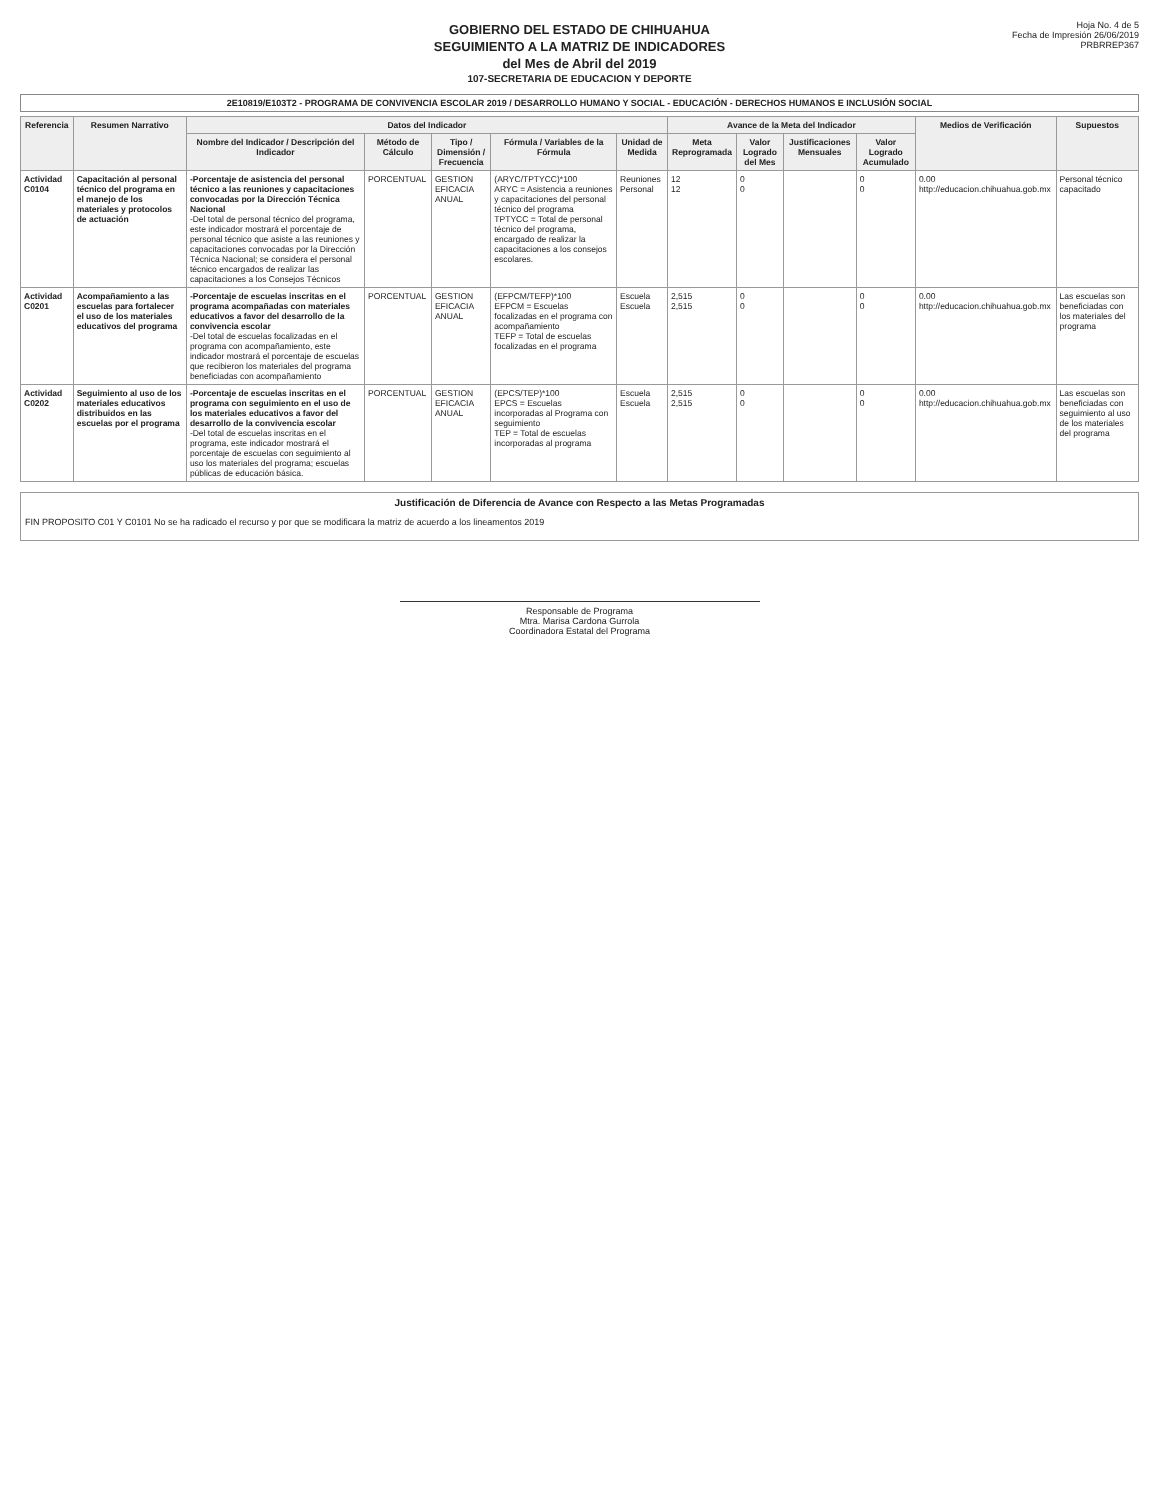GOBIERNO DEL ESTADO DE CHIHUAHUA
SEGUIMIENTO A LA MATRIZ DE INDICADORES
del Mes de Abril del 2019
107-SECRETARIA DE EDUCACION Y DEPORTE
Hoja No. 4 de 5
Fecha de Impresión 26/06/2019
PRBRREP367
2E10819/E103T2 - PROGRAMA DE CONVIVENCIA ESCOLAR 2019 / DESARROLLO HUMANO Y SOCIAL - EDUCACIÓN - DERECHOS HUMANOS E INCLUSIÓN SOCIAL
| Referencia | Resumen Narrativo | Datos del Indicador | | | | | Avance de la Meta del Indicador | | | | Medios de Verificación | Supuestos |
| --- | --- | --- | --- | --- | --- | --- | --- | --- | --- | --- | --- | --- |
| | | Nombre del Indicador / Descripción del Indicador | Método de Cálculo | Tipo / Dimensión / Frecuencia | Fórmula / Variables de la Fórmula | Unidad de Medida | Meta Reprogramada | Valor Logrado del Mes | Justificaciones Mensuales | Valor Logrado Acumulado | | |
| Actividad C0104 | Capacitación al personal técnico del programa en el manejo de los materiales y protocolos de actuación | -Porcentaje de asistencia del personal técnico a las reuniones y capacitaciones convocadas por la Dirección Técnica Nacional -Del total de personal técnico del programa, este indicador mostrará el porcentaje de personal técnico que asiste a las reuniones y capacitaciones convocadas por la Dirección Técnica Nacional; se considera el personal técnico encargados de realizar las capacitaciones a los Consejos Técnicos | PORCENTUAL | GESTION EFICACIA ANUAL | (ARYC/TPTYCC)*100 ARYC = Asistencia a reuniones y capacitaciones del personal técnico del programa TPTYCC = Total de personal técnico del programa, encargado de realizar la capacitaciones a los consejos escolares. | Reuniones Personal | 12 12 | 0 0 | | 0 0 | 0.00 http://educacion.chihuahua.gob.mx | Personal técnico capacitado |
| Actividad C0201 | Acompañamiento a las escuelas para fortalecer el uso de los materiales educativos del programa | -Porcentaje de escuelas inscritas en el programa acompañadas con materiales educativos a favor del desarrollo de la convivencia escolar -Del total de escuelas focalizadas en el programa con acompañamiento, este indicador mostrará el porcentaje de escuelas que recibieron los materiales del programa beneficiadas con acompañamiento | PORCENTUAL | GESTION EFICACIA ANUAL | (EFPCM/TEFP)*100 EFPCM = Escuelas focalizadas en el programa con acompañamiento TEFP = Total de escuelas focalizadas en el programa | Escuela Escuela | 2,515 2,515 | 0 0 | | 0 0 | 0.00 http://educacion.chihuahua.gob.mx | Las escuelas son beneficiadas con los materiales del programa |
| Actividad C0202 | Seguimiento al uso de los materiales educativos distribuidos en las escuelas por el programa | -Porcentaje de escuelas inscritas en el programa con seguimiento en el uso de los materiales educativos a favor del desarrollo de la convivencia escolar -Del total de escuelas inscritas en el programa, este indicador mostrará el porcentaje de escuelas con seguimiento al uso los materiales del programa; escuelas públicas de educación básica. | PORCENTUAL | GESTION EFICACIA ANUAL | (EPCS/TEP)*100 EPCS = Escuelas incorporadas al Programa con seguimiento TEP = Total de escuelas incorporadas al programa | Escuela Escuela | 2,515 2,515 | 0 0 | | 0 0 | 0.00 http://educacion.chihuahua.gob.mx | Las escuelas son beneficiadas con seguimiento al uso de los materiales del programa |
Justificación de Diferencia de Avance con Respecto a las Metas Programadas
FIN PROPOSITO C01 Y C0101 No se ha radicado el recurso y por que se modificara la matriz de acuerdo a los lineamentos 2019
Responsable de Programa
Mtra. Marisa Cardona Gurrola
Coordinadora Estatal del Programa